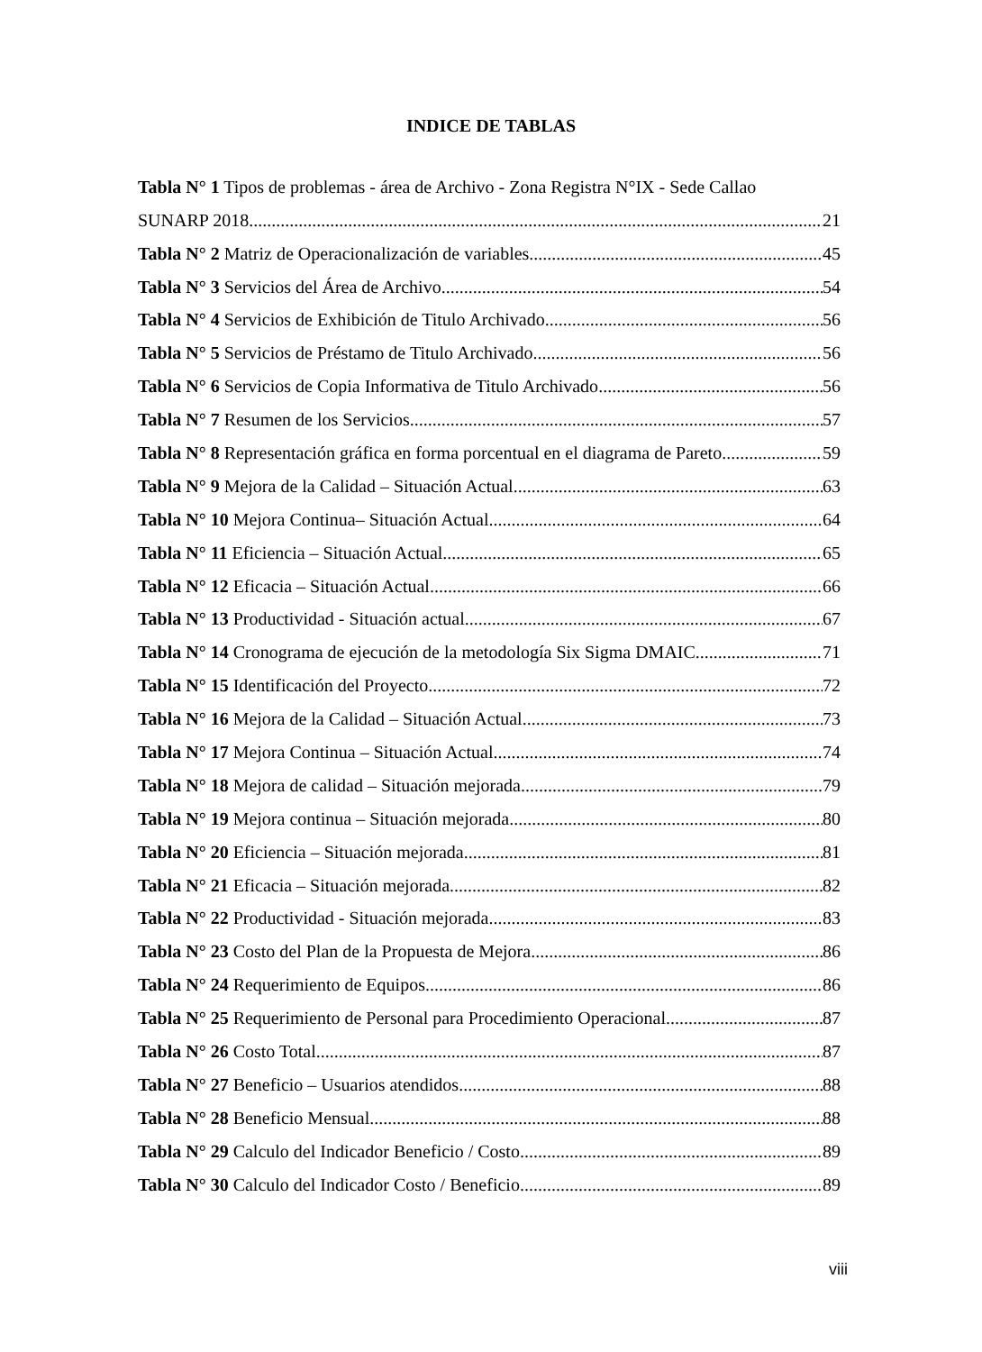INDICE DE TABLAS
Tabla N° 1 Tipos de problemas - área de Archivo - Zona Registra N°IX - Sede Callao
SUNARP 2018 21
Tabla N° 2 Matriz de Operacionalización de variables 45
Tabla N° 3 Servicios del Área de Archivo 54
Tabla N° 4 Servicios de Exhibición de Titulo Archivado 56
Tabla N° 5 Servicios de Préstamo de Titulo Archivado 56
Tabla N° 6 Servicios de Copia Informativa de Titulo Archivado 56
Tabla N° 7 Resumen de los Servicios 57
Tabla N° 8 Representación gráfica en forma porcentual en el diagrama de Pareto 59
Tabla N° 9 Mejora de la Calidad – Situación Actual 63
Tabla N° 10 Mejora Continua– Situación Actual 64
Tabla N° 11 Eficiencia – Situación Actual 65
Tabla N° 12 Eficacia – Situación Actual 66
Tabla N° 13 Productividad - Situación actual 67
Tabla N° 14 Cronograma de ejecución de la metodología Six Sigma DMAIC 71
Tabla N° 15 Identificación del Proyecto 72
Tabla N° 16 Mejora de la Calidad – Situación Actual 73
Tabla N° 17 Mejora Continua – Situación Actual 74
Tabla N° 18 Mejora de calidad – Situación mejorada 79
Tabla N° 19 Mejora continua – Situación mejorada 80
Tabla N° 20 Eficiencia – Situación mejorada 81
Tabla N° 21 Eficacia – Situación mejorada 82
Tabla N° 22 Productividad - Situación mejorada 83
Tabla N° 23 Costo del Plan de la Propuesta de Mejora 86
Tabla N° 24 Requerimiento de Equipos 86
Tabla N° 25 Requerimiento de Personal para Procedimiento Operacional 87
Tabla N° 26 Costo Total 87
Tabla N° 27 Beneficio – Usuarios atendidos 88
Tabla N° 28 Beneficio Mensual 88
Tabla N° 29 Calculo del Indicador Beneficio / Costo 89
Tabla N° 30 Calculo del Indicador Costo / Beneficio 89
viii